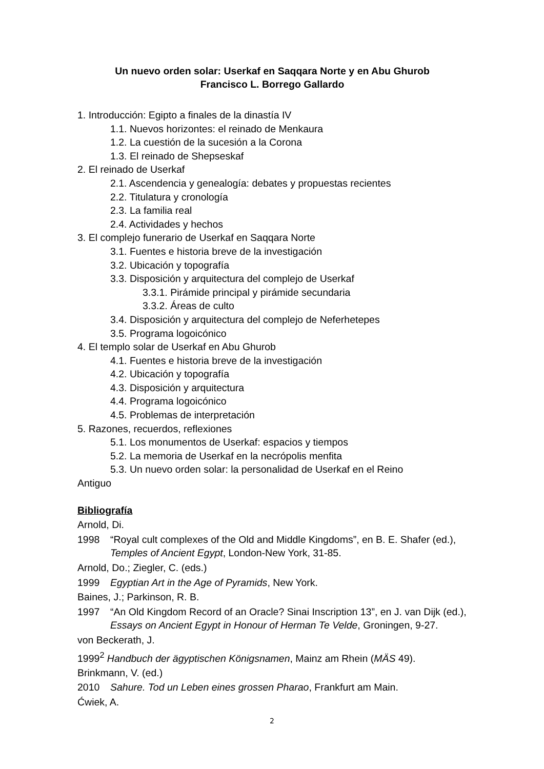Un nuevo orden solar: Userkaf en Saqqara Norte y en Abu Ghurob
Francisco L. Borrego Gallardo
1. Introducción: Egipto a finales de la dinastía IV
1.1. Nuevos horizontes: el reinado de Menkaura
1.2. La cuestión de la sucesión a la Corona
1.3. El reinado de Shepseskaf
2. El reinado de Userkaf
2.1. Ascendencia y genealogía: debates y propuestas recientes
2.2. Titulatura y cronología
2.3. La familia real
2.4. Actividades y hechos
3. El complejo funerario de Userkaf en Saqqara Norte
3.1. Fuentes e historia breve de la investigación
3.2. Ubicación y topografía
3.3. Disposición y arquitectura del complejo de Userkaf
3.3.1. Pirámide principal y pirámide secundaria
3.3.2. Áreas de culto
3.4. Disposición y arquitectura del complejo de Neferhetepes
3.5. Programa logoicónico
4. El templo solar de Userkaf en Abu Ghurob
4.1. Fuentes e historia breve de la investigación
4.2. Ubicación y topografía
4.3. Disposición y arquitectura
4.4. Programa logoicónico
4.5. Problemas de interpretación
5. Razones, recuerdos, reflexiones
5.1. Los monumentos de Userkaf: espacios y tiempos
5.2. La memoria de Userkaf en la necrópolis menfita
5.3. Un nuevo orden solar: la personalidad de Userkaf en el Reino
Antiguo
Bibliografía
Arnold, Di.
1998 “Royal cult complexes of the Old and Middle Kingdoms”, en B. E. Shafer (ed.), Temples of Ancient Egypt, London-New York, 31-85.
Arnold, Do.; Ziegler, C. (eds.)
1999 Egyptian Art in the Age of Pyramids, New York.
Baines, J.; Parkinson, R. B.
1997 “An Old Kingdom Record of an Oracle? Sinai Inscription 13”, en J. van Dijk (ed.), Essays on Ancient Egypt in Honour of Herman Te Velde, Groningen, 9-27.
von Beckerath, J.
1999<sup>2</sup> Handbuch der ägyptischen Königsnamen, Mainz am Rhein (MÄS 49).
Brinkmann, V. (ed.)
2010 Sahure. Tod un Leben eines grossen Pharao, Frankfurt am Main.
Ćwiek, A.
2